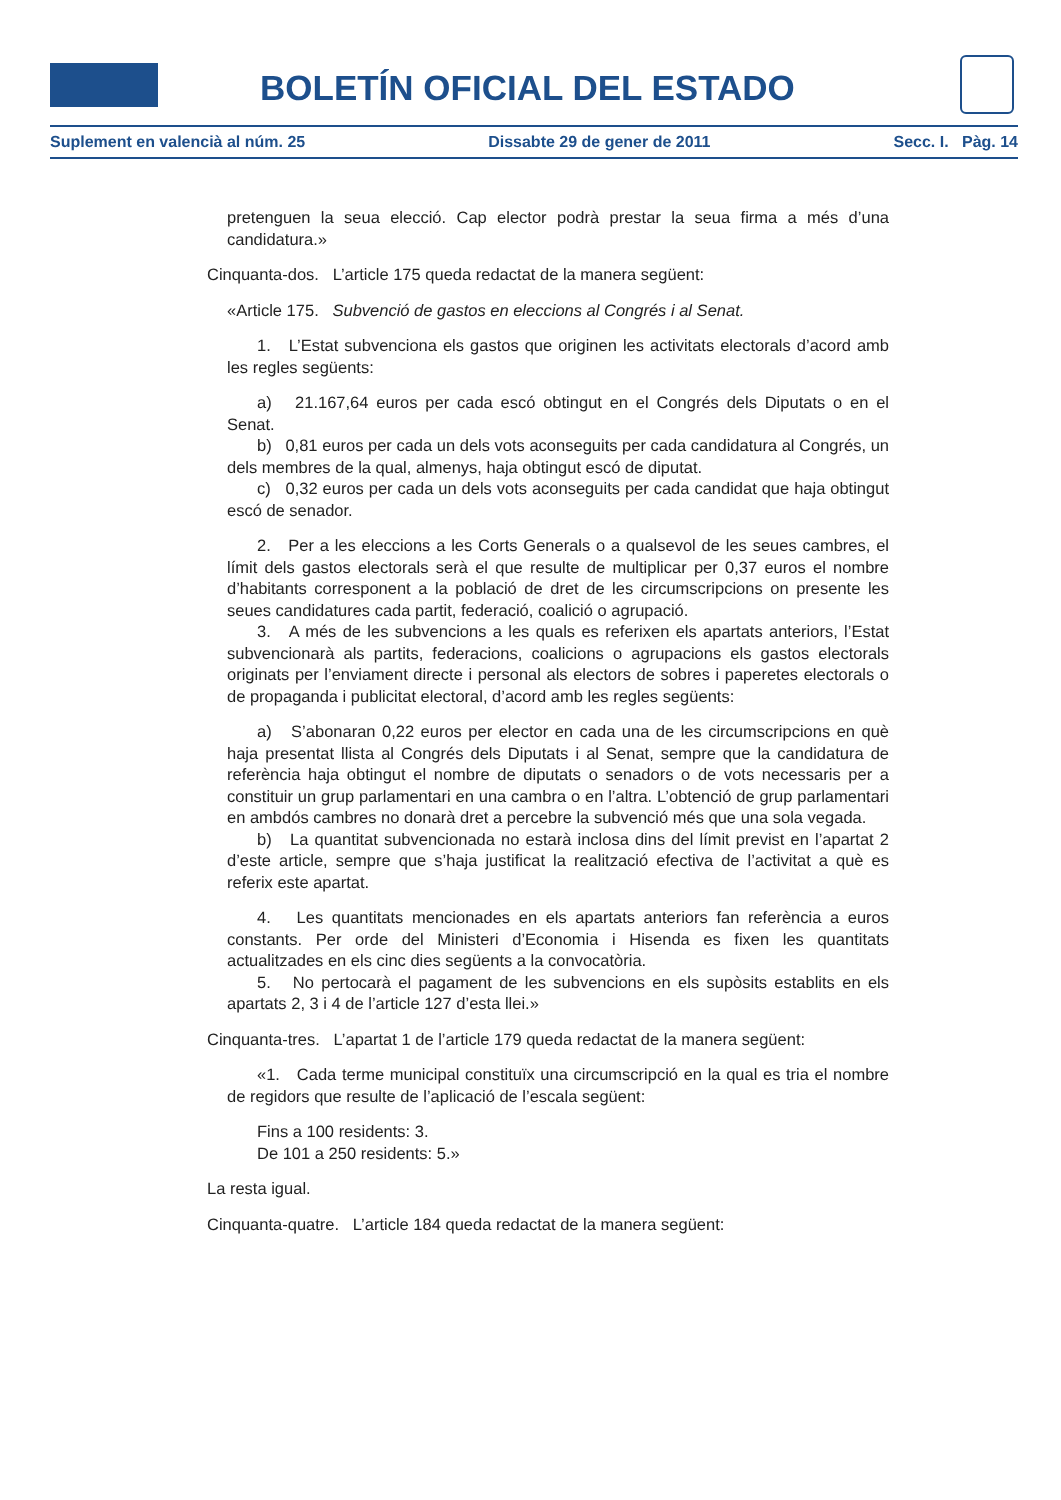BOLETÍN OFICIAL DEL ESTADO
Suplement en valencià al núm. 25 Dissabte 29 de gener de 2011 Secc. I. Pàg. 14
pretenguen la seua elecció. Cap elector podrà prestar la seua firma a més d’una candidatura.»
Cinquanta-dos. L’article 175 queda redactat de la manera següent:
«Article 175. Subvenció de gastos en eleccions al Congrés i al Senat.
1. L’Estat subvenciona els gastos que originen les activitats electorals d’acord amb les regles següents:
a) 21.167,64 euros per cada escó obtingut en el Congrés dels Diputats o en el Senat.
b) 0,81 euros per cada un dels vots aconseguits per cada candidatura al Congrés, un dels membres de la qual, almenys, haja obtingut escó de diputat.
c) 0,32 euros per cada un dels vots aconseguits per cada candidat que haja obtingut escó de senador.
2. Per a les eleccions a les Corts Generals o a qualsevol de les seues cambres, el límit dels gastos electorals serà el que resulte de multiplicar per 0,37 euros el nombre d’habitants corresponent a la població de dret de les circumscripcions on presente les seues candidatures cada partit, federació, coalició o agrupació.
3. A més de les subvencions a les quals es referixen els apartats anteriors, l’Estat subvencionarà als partits, federacions, coalicions o agrupacions els gastos electorals originats per l’enviament directe i personal als electors de sobres i paperetes electorals o de propaganda i publicitat electoral, d’acord amb les regles següents:
a) S’abonaran 0,22 euros per elector en cada una de les circumscripcions en què haja presentat llista al Congrés dels Diputats i al Senat, sempre que la candidatura de referència haja obtingut el nombre de diputats o senadors o de vots necessaris per a constituir un grup parlamentari en una cambra o en l’altra. L’obtenció de grup parlamentari en ambdós cambres no donarà dret a percebre la subvenció més que una sola vegada.
b) La quantitat subvencionada no estarà inclosa dins del límit previst en l’apartat 2 d’este article, sempre que s’haja justificat la realització efectiva de l’activitat a què es referix este apartat.
4. Les quantitats mencionades en els apartats anteriors fan referència a euros constants. Per orde del Ministeri d’Economia i Hisenda es fixen les quantitats actualitzades en els cinc dies següents a la convocatòria.
5. No pertocarà el pagament de les subvencions en els supòsits establits en els apartats 2, 3 i 4 de l’article 127 d’esta llei.»
Cinquanta-tres. L’apartat 1 de l’article 179 queda redactat de la manera següent:
«1. Cada terme municipal constituïx una circumscripció en la qual es tria el nombre de regidors que resulte de l’aplicació de l’escala següent:
Fins a 100 residents: 3.
De 101 a 250 residents: 5.»
La resta igual.
Cinquanta-quatre. L’article 184 queda redactat de la manera següent: